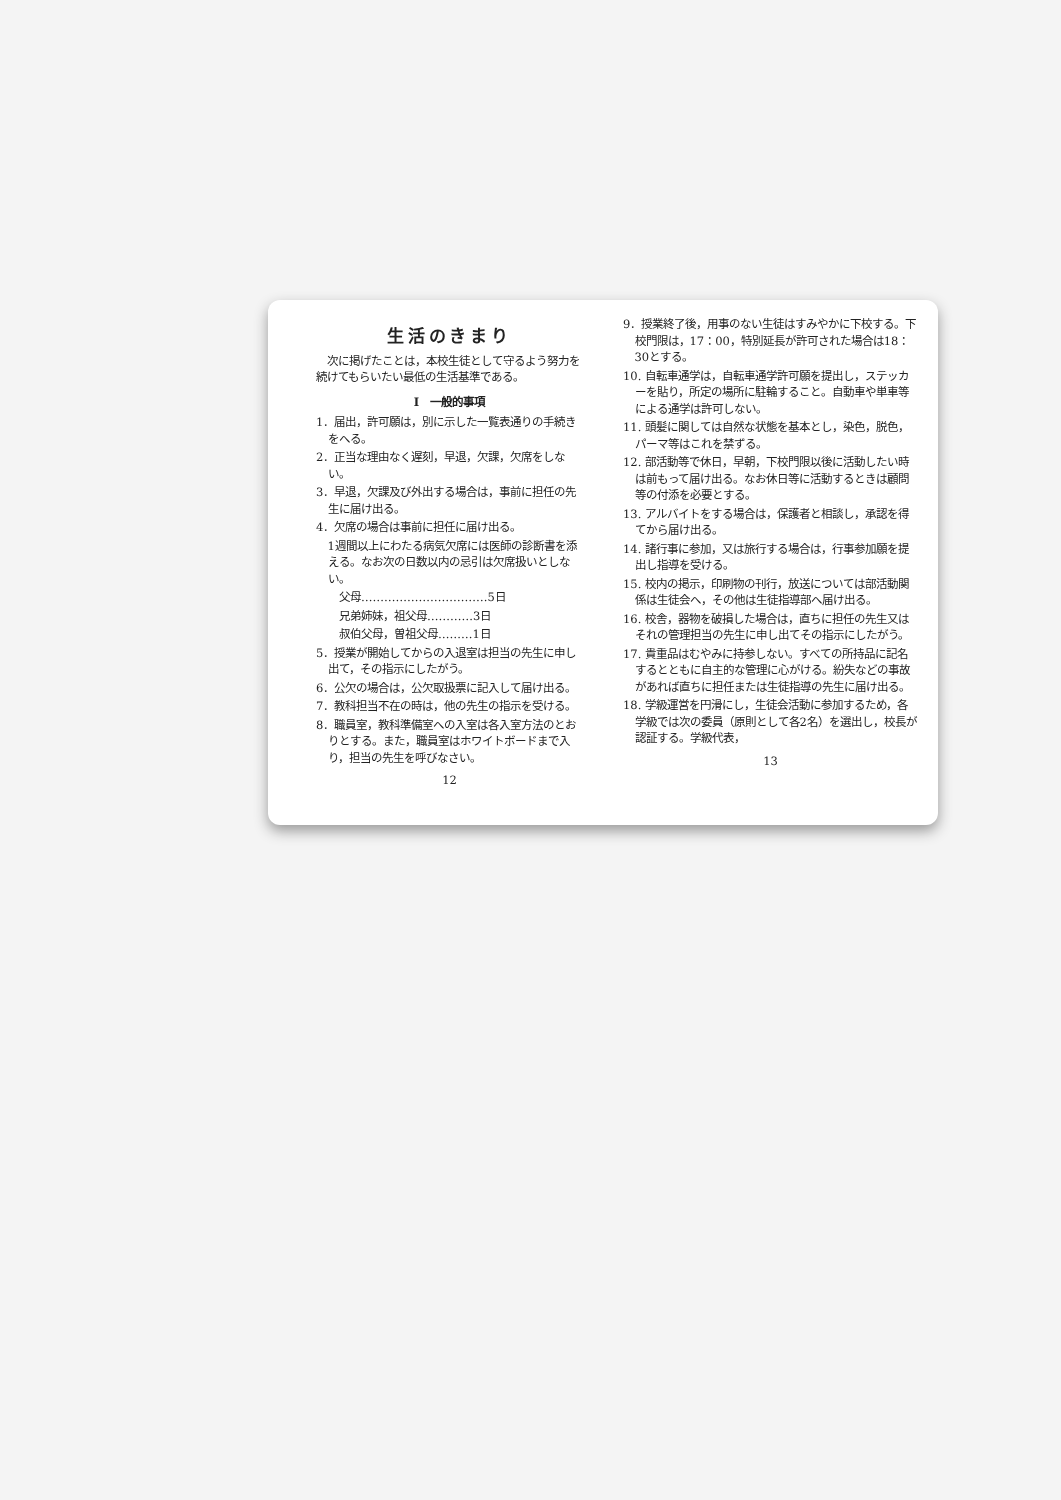生活のきまり
　次に掲げたことは，本校生徒として守るよう努力を続けてもらいたい最低の生活基準である。
Ⅰ　一般的事項
1．届出，許可願は，別に示した一覧表通りの手続きをへる。
2．正当な理由なく遅刻，早退，欠課，欠席をしない。
3．早退，欠課及び外出する場合は，事前に担任の先生に届け出る。
4．欠席の場合は事前に担任に届け出る。
1週間以上にわたる病気欠席には医師の診断書を添える。なお次の日数以内の忌引は欠席扱いとしない。
父母……………………………5日
兄弟姉妹，祖父母…………3日
叔伯父母，曽祖父母………1日
5．授業が開始してからの入退室は担当の先生に申し出て，その指示にしたがう。
6．公欠の場合は，公欠取扱票に記入して届け出る。
7．教科担当不在の時は，他の先生の指示を受ける。
8．職員室，教科準備室への入室は各入室方法のとおりとする。また，職員室はホワイトボードまで入り，担当の先生を呼びなさい。
12
9．授業終了後，用事のない生徒はすみやかに下校する。下校門限は，17：00，特別延長が許可された場合は18：30とする。
10. 自転車通学は，自転車通学許可願を提出し，ステッカーを貼り，所定の場所に駐輪すること。自動車や単車等による通学は許可しない。
11. 頭髪に関しては自然な状態を基本とし，染色，脱色，パーマ等はこれを禁ずる。
12. 部活動等で休日，早朝，下校門限以後に活動したい時は前もって届け出る。なお休日等に活動するときは顧問等の付添を必要とする。
13. アルバイトをする場合は，保護者と相談し，承認を得てから届け出る。
14. 諸行事に参加，又は旅行する場合は，行事参加願を提出し指導を受ける。
15. 校内の掲示，印刷物の刊行，放送については部活動関係は生徒会へ，その他は生徒指導部へ届け出る。
16. 校舎，器物を破損した場合は，直ちに担任の先生又はそれの管理担当の先生に申し出てその指示にしたがう。
17. 貴重品はむやみに持参しない。すべての所持品に記名するとともに自主的な管理に心がける。紛失などの事故があれば直ちに担任または生徒指導の先生に届け出る。
18. 学級運営を円滑にし，生徒会活動に参加するため，各学級では次の委員（原則として各2名）を選出し，校長が認証する。学級代表，
13